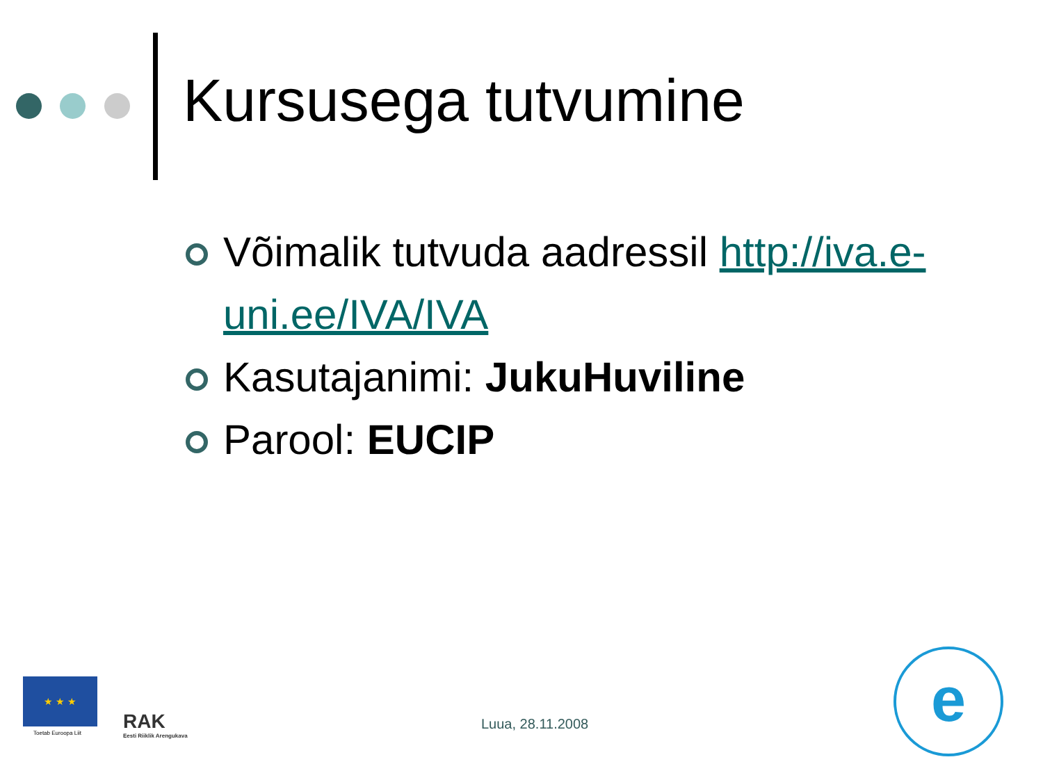Kursusega tutvumine
Võimalik tutvuda aadressil http://iva.e-uni.ee/IVA/IVA
Kasutajanimi: JukuHuviline
Parool: EUCIP
★ ★ ★
Toetab Euroopa Liit RAK
Eesti Riiklik Arengukava
Luua, 28.11.2008
e